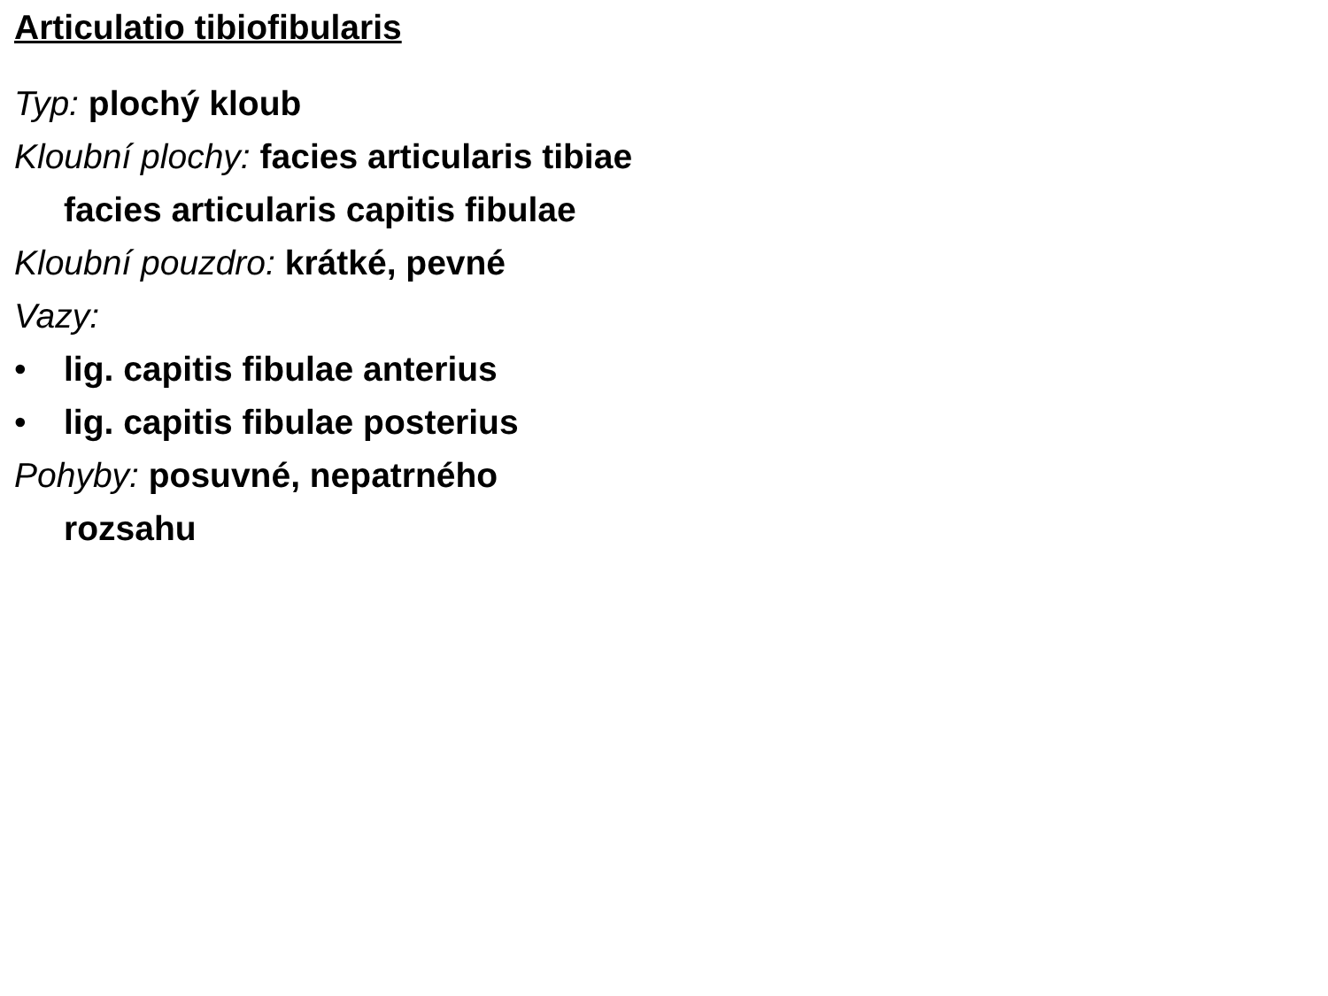Articulatio tibiofibularis
Typ: plochý kloub
Kloubní plochy: facies articularis tibiae
facies articularis capitis fibulae
Kloubní pouzdro: krátké, pevné
Vazy:
• lig. capitis fibulae anterius
• lig. capitis fibulae posterius
Pohyby: posuvné, nepatrného
rozsahu